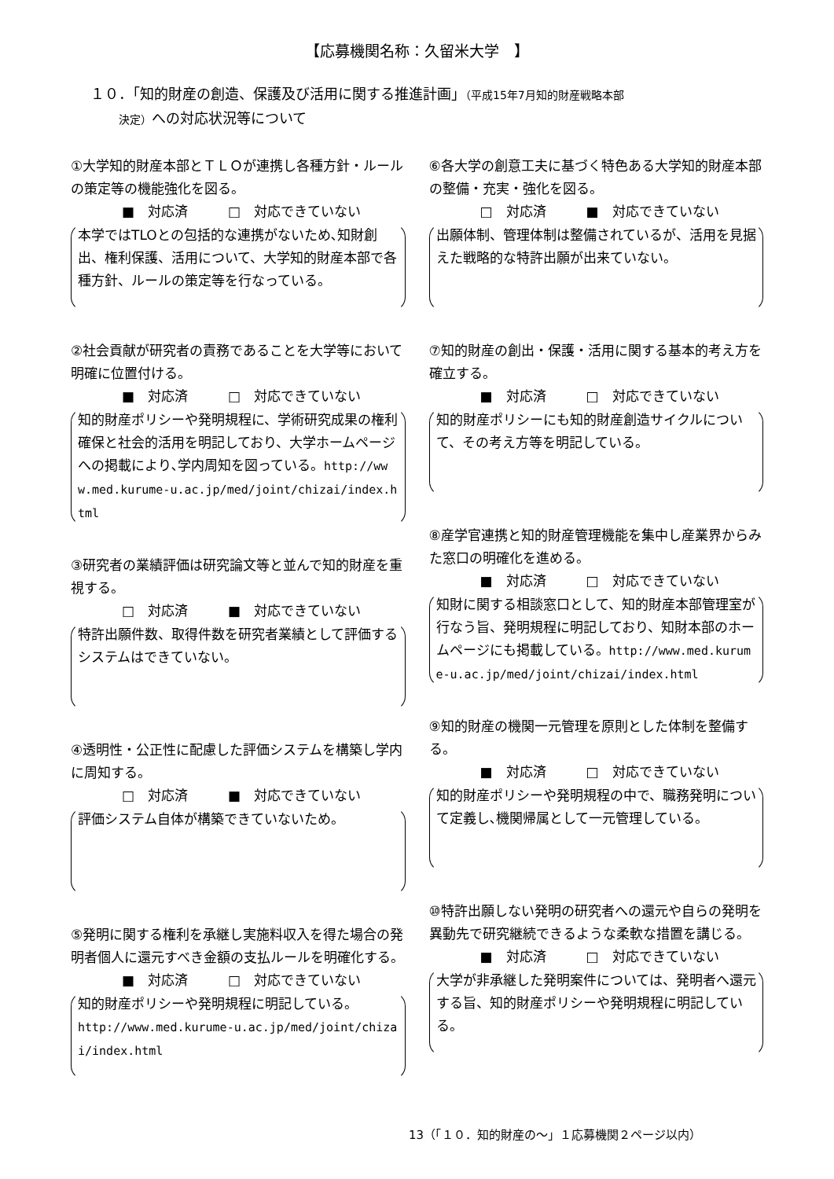【応募機関名称：久留米大学　】
１０．「知的財産の創造、保護及び活用に関する推進計画」（平成15年7月知的財産戦略本部
　　決定）への対応状況等について
①大学知的財産本部とＴＬＯが連携し各種方針・ルールの策定等の機能強化を図る。
■　対応済　　　□　対応できていない
本学ではTLOとの包括的な連携がないため､知財創出、権利保護、活用について、大学知的財産本部で各種方針、ルールの策定等を行なっている。
②社会貢献が研究者の責務であることを大学等において明確に位置付ける。
■　対応済　　　□　対応できていない
知的財産ポリシーや発明規程に、学術研究成果の権利確保と社会的活用を明記しており、大学ホームページへの掲載により､学内周知を図っている。http://www.med.kurume-u.ac.jp/med/joint/chizai/index.html
③研究者の業績評価は研究論文等と並んで知的財産を重視する。
□　対応済　　　■　対応できていない
特許出願件数、取得件数を研究者業績として評価するシステムはできていない。
④透明性・公正性に配慮した評価システムを構築し学内に周知する。
□　対応済　　　■　対応できていない
評価システム自体が構築できていないため。
⑤発明に関する権利を承継し実施料収入を得た場合の発明者個人に還元すべき金額の支払ルールを明確化する。
■　対応済　　　□　対応できていない
知的財産ポリシーや発明規程に明記している。
http://www.med.kurume-u.ac.jp/med/joint/chizai/index.html
⑥各大学の創意工夫に基づく特色ある大学知的財産本部の整備・充実・強化を図る。
□　対応済　　　■　対応できていない
出願体制、管理体制は整備されているが、活用を見据えた戦略的な特許出願が出来ていない。
⑦知的財産の創出・保護・活用に関する基本的考え方を確立する。
■　対応済　　　□　対応できていない
知的財産ポリシーにも知的財産創造サイクルについて、その考え方等を明記している。
⑧産学官連携と知的財産管理機能を集中し産業界からみた窓口の明確化を進める。
■　対応済　　　□　対応できていない
知財に関する相談窓口として、知的財産本部管理室が行なう旨、発明規程に明記しており、知財本部のホームページにも掲載している。http://www.med.kurume-u.ac.jp/med/joint/chizai/index.html
⑨知的財産の機関一元管理を原則とした体制を整備する。
■　対応済　　　□　対応できていない
知的財産ポリシーや発明規程の中で、職務発明について定義し､機関帰属として一元管理している。
⑩特許出願しない発明の研究者への還元や自らの発明を異動先で研究継続できるような柔軟な措置を講じる。
■　対応済　　　□　対応できていない
大学が非承継した発明案件については、発明者へ還元する旨、知的財産ポリシーや発明規程に明記している。
13（「１０．知的財産の～」１応募機関２ページ以内）